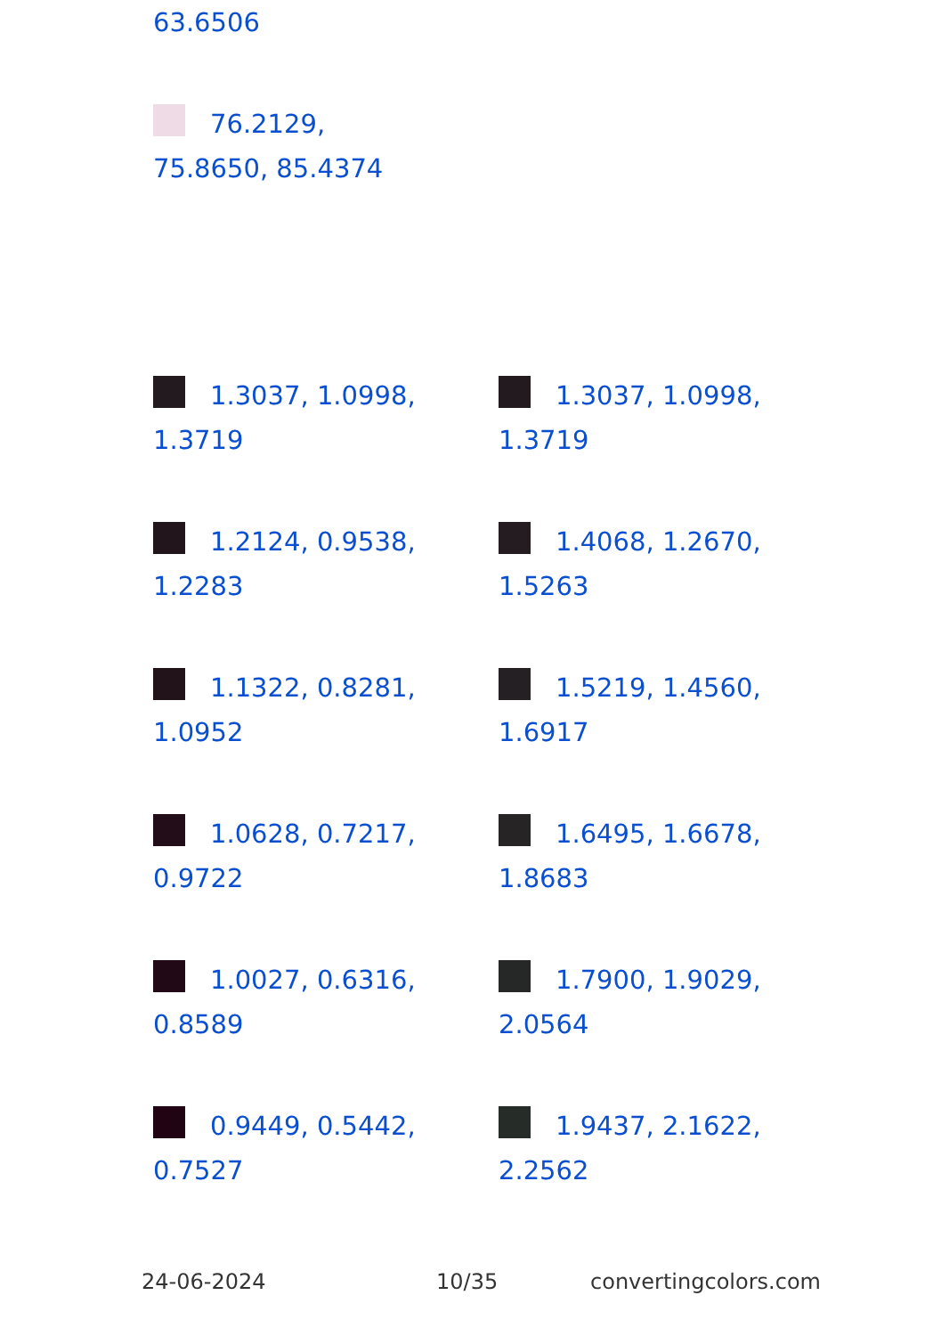63.6506
76.2129, 75.8650, 85.4374
1.3037, 1.0998, 1.3719
1.3037, 1.0998, 1.3719
1.2124, 0.9538, 1.2283
1.4068, 1.2670, 1.5263
1.1322, 0.8281, 1.0952
1.5219, 1.4560, 1.6917
1.0628, 0.7217, 0.9722
1.6495, 1.6678, 1.8683
1.0027, 0.6316, 0.8589
1.7900, 1.9029, 2.0564
0.9449, 0.5442, 0.7527
1.9437, 2.1622, 2.2562
24-06-2024 10/35 convertingcolors.com